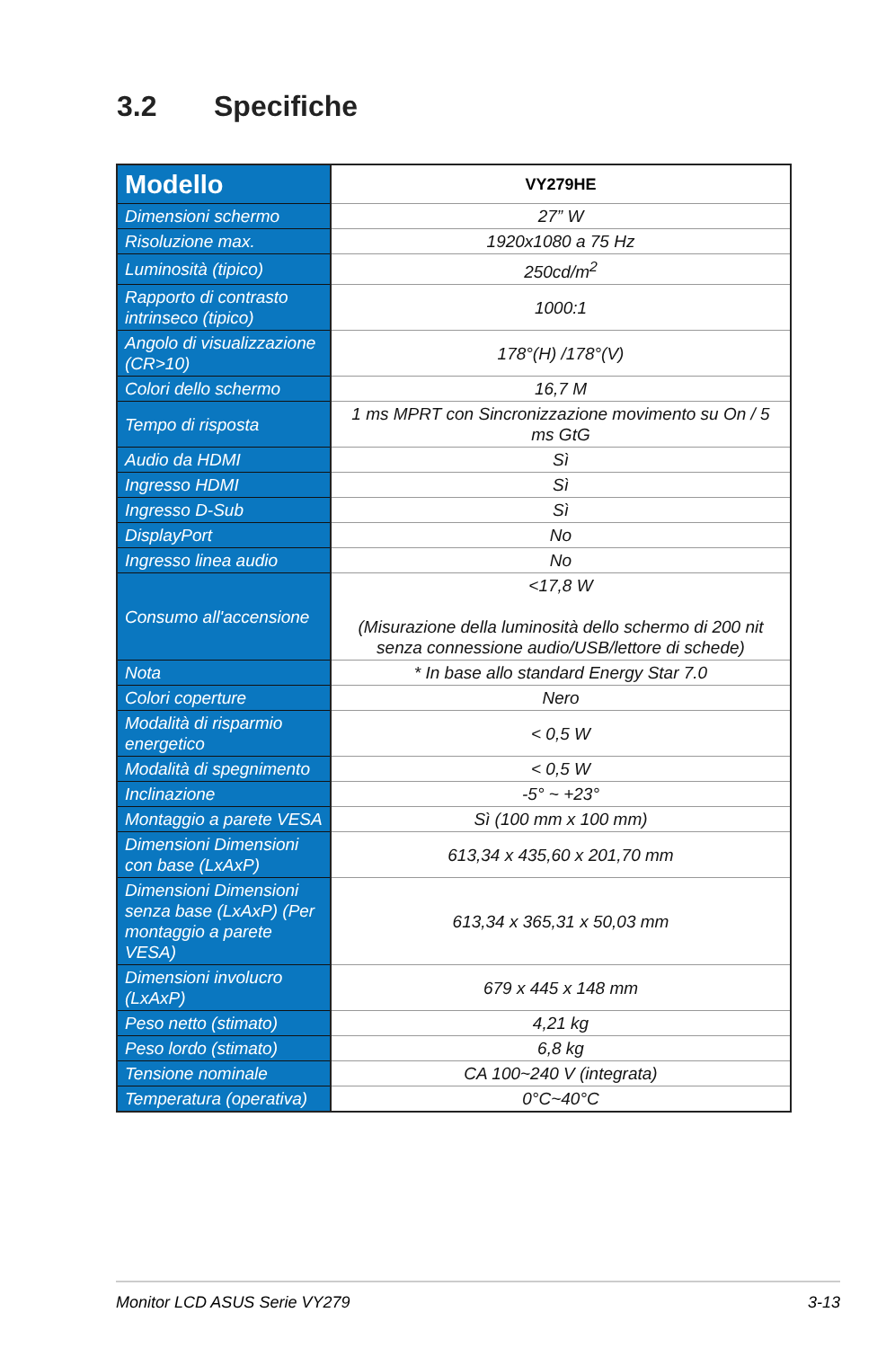3.2 Specifiche
| Modello | VY279HE |
| --- | --- |
| Dimensioni schermo | 27” W |
| Risoluzione max. | 1920x1080 a 75 Hz |
| Luminosità (tipico) | 250cd/m<sup>2</sup> |
| Rapporto di contrasto intrinseco (tipico) | 1000:1 |
| Angolo di visualizzazione (CR>10) | 178°(H) /178°(V) |
| Colori dello schermo | 16,7 M |
| Tempo di risposta | 1 ms MPRT con Sincronizzazione movimento su On / 5 ms GtG |
| Audio da HDMI | Sì |
| Ingresso HDMI | Sì |
| Ingresso D-Sub | Sì |
| DisplayPort | No |
| Ingresso linea audio | No |
| Consumo all'accensione | <17,8 W (Misurazione della luminosità dello schermo di 200 nit senza connessione audio/USB/lettore di schede) |
| Nota | * In base allo standard Energy Star 7.0 |
| Colori coperture | Nero |
| Modalità di risparmio energetico | < 0,5 W |
| Modalità di spegnimento | < 0,5 W |
| Inclinazione | -5° ~ +23° |
| Montaggio a parete VESA | Sì (100 mm x 100 mm) |
| Dimensioni Dimensioni con base (LxAxP) | 613,34 x 435,60 x 201,70 mm |
| Dimensioni Dimensioni senza base (LxAxP) (Per montaggio a parete VESA) | 613,34 x 365,31 x 50,03 mm |
| Dimensioni involucro (LxAxP) | 679 x 445 x 148 mm |
| Peso netto (stimato) | 4,21 kg |
| Peso lordo (stimato) | 6,8 kg |
| Tensione nominale | CA 100~240 V (integrata) |
| Temperatura (operativa) | 0°C~40°C |
Monitor LCD ASUS Serie VY279 3-13